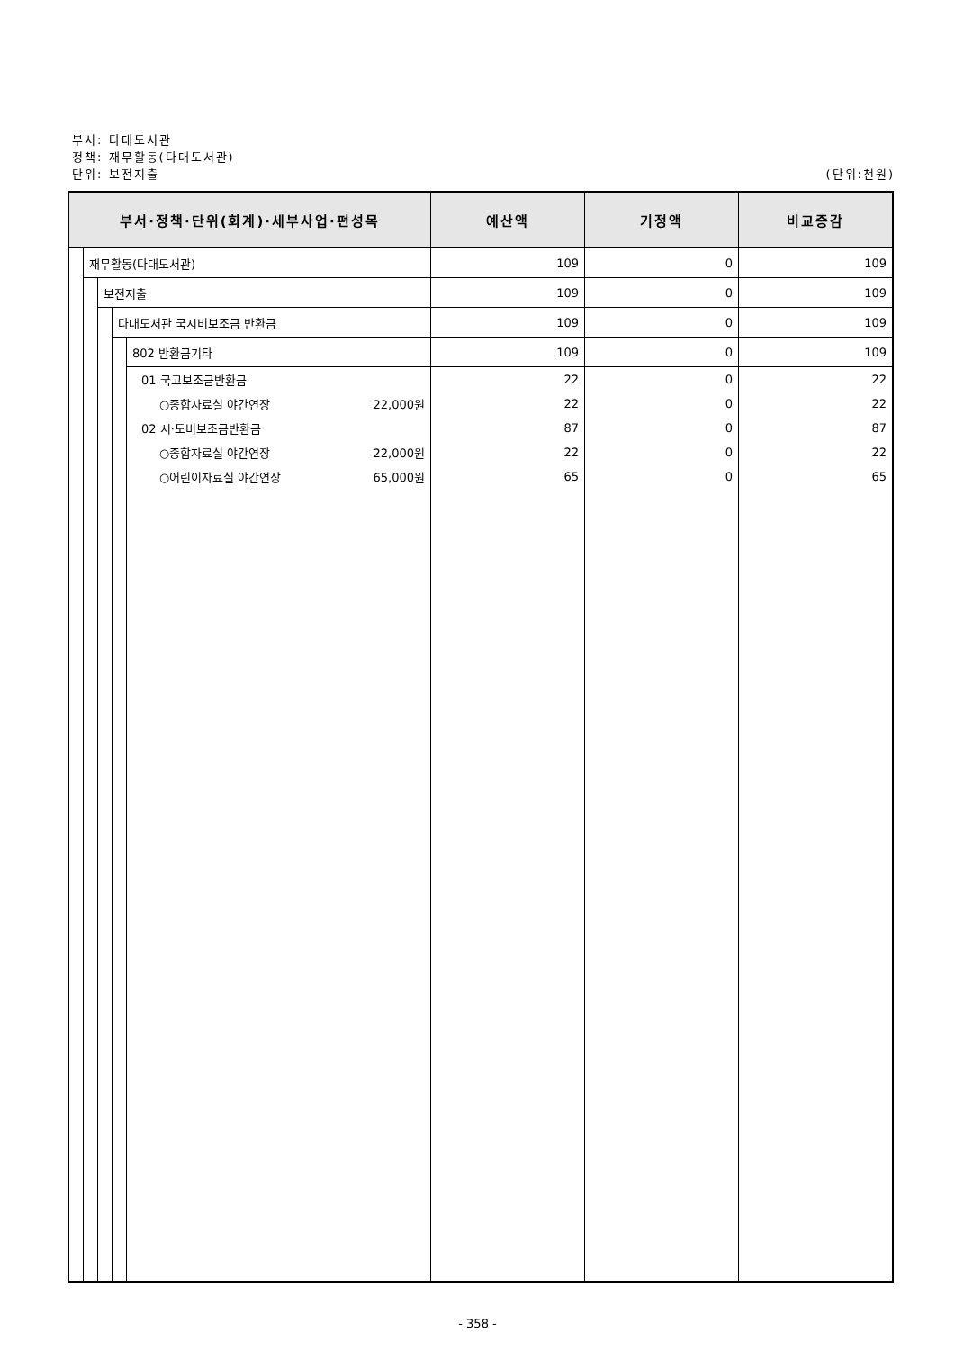부서: 다대도서관
정책: 재무활동(다대도서관)
(단위:천원) 단위: 보전지출
| 부서·정책·단위(회계)·세부사업·편성목 | | | | | 예산액 | 기정액 | 비교증감 |
| --- | --- | --- | --- | --- | --- | --- | --- |
| | 재무활동(다대도서관) | | | | 109 | 0 | 109 |
| | | 보전지출 | | | 109 | 0 | 109 |
| | | | 다대도서관 국시비보조금 반환금 | | 109 | 0 | 109 |
| | | | | 802 반환금기타 | 109 | 0 | 109 |
| | | | | 01 국고보조금반환금 | 22 | 0 | 22 |
| | | | | ○종합자료실 야간연장 22,000원 | 22 | 0 | 22 |
| | | | | 02 시·도비보조금반환금 | 87 | 0 | 87 |
| | | | | ○종합자료실 야간연장 22,000원 | 22 | 0 | 22 |
| | | | | ○어린이자료실 야간연장 65,000원 | 65 | 0 | 65 |
- 358 -